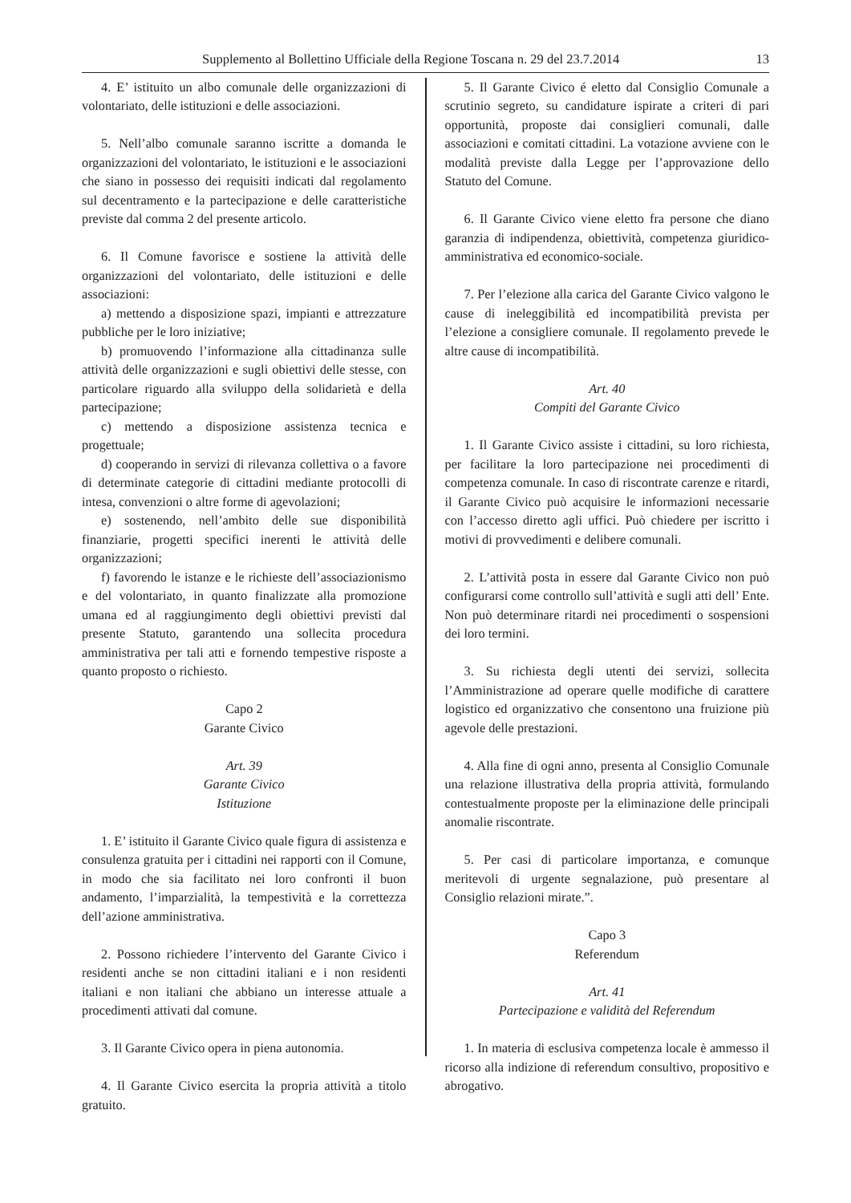Supplemento al Bollettino Ufficiale della Regione Toscana n. 29 del 23.7.2014 13
4. E’ istituito un albo comunale delle organizzazioni di volontariato, delle istituzioni e delle associazioni.
5. Nell’albo comunale saranno iscritte a domanda le organizzazioni del volontariato, le istituzioni e le associazioni che siano in possesso dei requisiti indicati dal regolamento sul decentramento e la partecipazione e delle caratteristiche previste dal comma 2 del presente articolo.
6. Il Comune favorisce e sostiene la attività delle organizzazioni del volontariato, delle istituzioni e delle associazioni:
a) mettendo a disposizione spazi, impianti e attrezzature pubbliche per le loro iniziative;
b) promuovendo l’informazione alla cittadinanza sulle attività delle organizzazioni e sugli obiettivi delle stesse, con particolare riguardo alla sviluppo della solidarietà e della partecipazione;
c) mettendo a disposizione assistenza tecnica e progettuale;
d) cooperando in servizi di rilevanza collettiva o a favore di determinate categorie di cittadini mediante protocolli di intesa, convenzioni o altre forme di agevolazioni;
e) sostenendo, nell’ambito delle sue disponibilità finanziarie, progetti specifici inerenti le attività delle organizzazioni;
f) favorendo le istanze e le richieste dell’associazionismo e del volontariato, in quanto finalizzate alla promozione umana ed al raggiungimento degli obiettivi previsti dal presente Statuto, garantendo una sollecita procedura amministrativa per tali atti e fornendo tempestive risposte a quanto proposto o richiesto.
Capo 2
Garante Civico
Art. 39
Garante Civico
Istituzione
1. E’ istituito il Garante Civico quale figura di assistenza e consulenza gratuita per i cittadini nei rapporti con il Comune, in modo che sia facilitato nei loro confronti il buon andamento, l’imparzialità, la tempestività e la correttezza dell’azione amministrativa.
2. Possono richiedere l’intervento del Garante Civico i residenti anche se non cittadini italiani e i non residenti italiani e non italiani che abbiano un interesse attuale a procedimenti attivati dal comune.
3. Il Garante Civico opera in piena autonomia.
4. Il Garante Civico esercita la propria attività a titolo gratuito.
5. Il Garante Civico é eletto dal Consiglio Comunale a scrutinio segreto, su candidature ispirate a criteri di pari opportunità, proposte dai consiglieri comunali, dalle associazioni e comitati cittadini. La votazione avviene con le modalità previste dalla Legge per l’approvazione dello Statuto del Comune.
6. Il Garante Civico viene eletto fra persone che diano garanzia di indipendenza, obiettività, competenza giuridico-amministrativa ed economico-sociale.
7. Per l’elezione alla carica del Garante Civico valgono le cause di ineleggibilità ed incompatibilità prevista per l’elezione a consigliere comunale. Il regolamento prevede le altre cause di incompatibilità.
Art. 40
Compiti del Garante Civico
1. Il Garante Civico assiste i cittadini, su loro richiesta, per facilitare la loro partecipazione nei procedimenti di competenza comunale. In caso di riscontrate carenze e ritardi, il Garante Civico può acquisire le informazioni necessarie con l’accesso diretto agli uffici. Può chiedere per iscritto i motivi di provvedimenti e delibere comunali.
2. L’attività posta in essere dal Garante Civico non può configurarsi come controllo sull’attività e sugli atti dell’ Ente. Non può determinare ritardi nei procedimenti o sospensioni dei loro termini.
3. Su richiesta degli utenti dei servizi, sollecita l’Amministrazione ad operare quelle modifiche di carattere logistico ed organizzativo che consentono una fruizione più agevole delle prestazioni.
4. Alla fine di ogni anno, presenta al Consiglio Comunale una relazione illustrativa della propria attività, formulando contestualmente proposte per la eliminazione delle principali anomalie riscontrate.
5. Per casi di particolare importanza, e comunque meritevoli di urgente segnalazione, può presentare al Consiglio relazioni mirate.”.
Capo 3
Referendum
Art. 41
Partecipazione e validità del Referendum
1. In materia di esclusiva competenza locale è ammesso il ricorso alla indizione di referendum consultivo, propositivo e abrogativo.